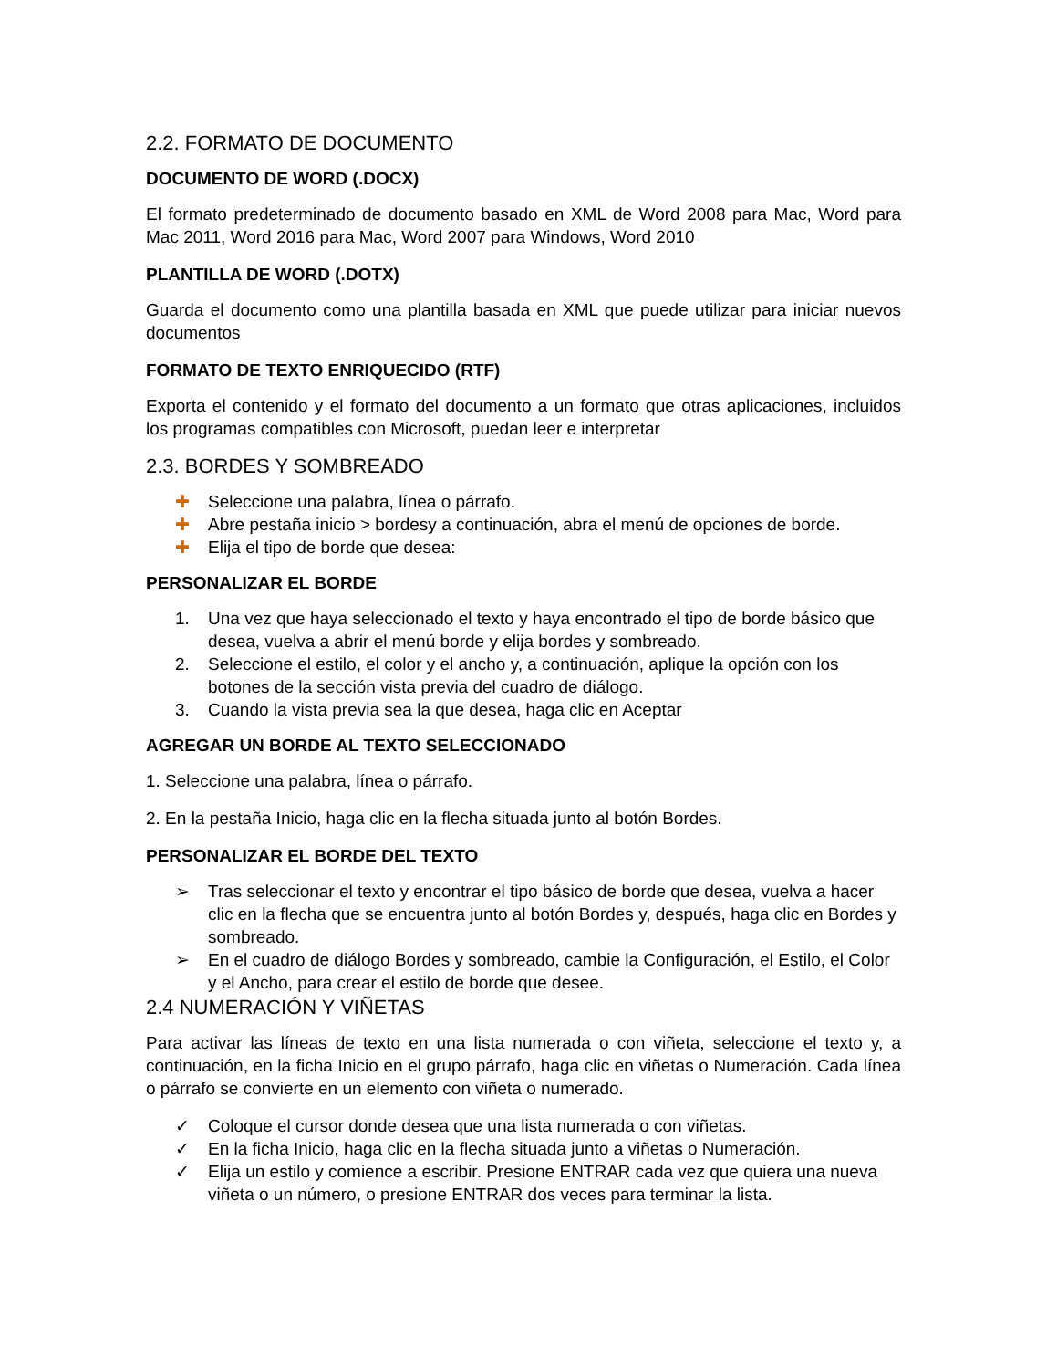2.2. FORMATO DE DOCUMENTO
DOCUMENTO DE WORD (.DOCX)
El formato predeterminado de documento basado en XML de Word 2008 para Mac, Word para Mac 2011, Word 2016 para Mac, Word 2007 para Windows, Word 2010
PLANTILLA DE WORD (.DOTX)
Guarda el documento como una plantilla basada en XML que puede utilizar para iniciar nuevos documentos
FORMATO DE TEXTO ENRIQUECIDO (RTF)
Exporta el contenido y el formato del documento a un formato que otras aplicaciones, incluidos los programas compatibles con Microsoft, puedan leer e interpretar
2.3. BORDES Y SOMBREADO
✚ Seleccione una palabra, línea o párrafo.
✚ Abre pestaña inicio > bordesy a continuación, abra el menú de opciones de borde.
✚ Elija el tipo de borde que desea:
PERSONALIZAR EL BORDE
1. Una vez que haya seleccionado el texto y haya encontrado el tipo de borde básico que desea, vuelva a abrir el menú borde y elija bordes y sombreado.
2. Seleccione el estilo, el color y el ancho y, a continuación, aplique la opción con los botones de la sección vista previa del cuadro de diálogo.
3. Cuando la vista previa sea la que desea, haga clic en Aceptar
AGREGAR UN BORDE AL TEXTO SELECCIONADO
1. Seleccione una palabra, línea o párrafo.
2. En la pestaña Inicio, haga clic en la flecha situada junto al botón Bordes.
PERSONALIZAR EL BORDE DEL TEXTO
➢ Tras seleccionar el texto y encontrar el tipo básico de borde que desea, vuelva a hacer clic en la flecha que se encuentra junto al botón Bordes y, después, haga clic en Bordes y sombreado.
➢ En el cuadro de diálogo Bordes y sombreado, cambie la Configuración, el Estilo, el Color y el Ancho, para crear el estilo de borde que desee.
2.4 NUMERACIÓN Y VIÑETAS
Para activar las líneas de texto en una lista numerada o con viñeta, seleccione el texto y, a continuación, en la ficha Inicio en el grupo párrafo, haga clic en viñetas o Numeración. Cada línea o párrafo se convierte en un elemento con viñeta o numerado.
✓ Coloque el cursor donde desea que una lista numerada o con viñetas.
✓ En la ficha Inicio, haga clic en la flecha situada junto a viñetas o Numeración.
✓ Elija un estilo y comience a escribir. Presione ENTRAR cada vez que quiera una nueva viñeta o un número, o presione ENTRAR dos veces para terminar la lista.